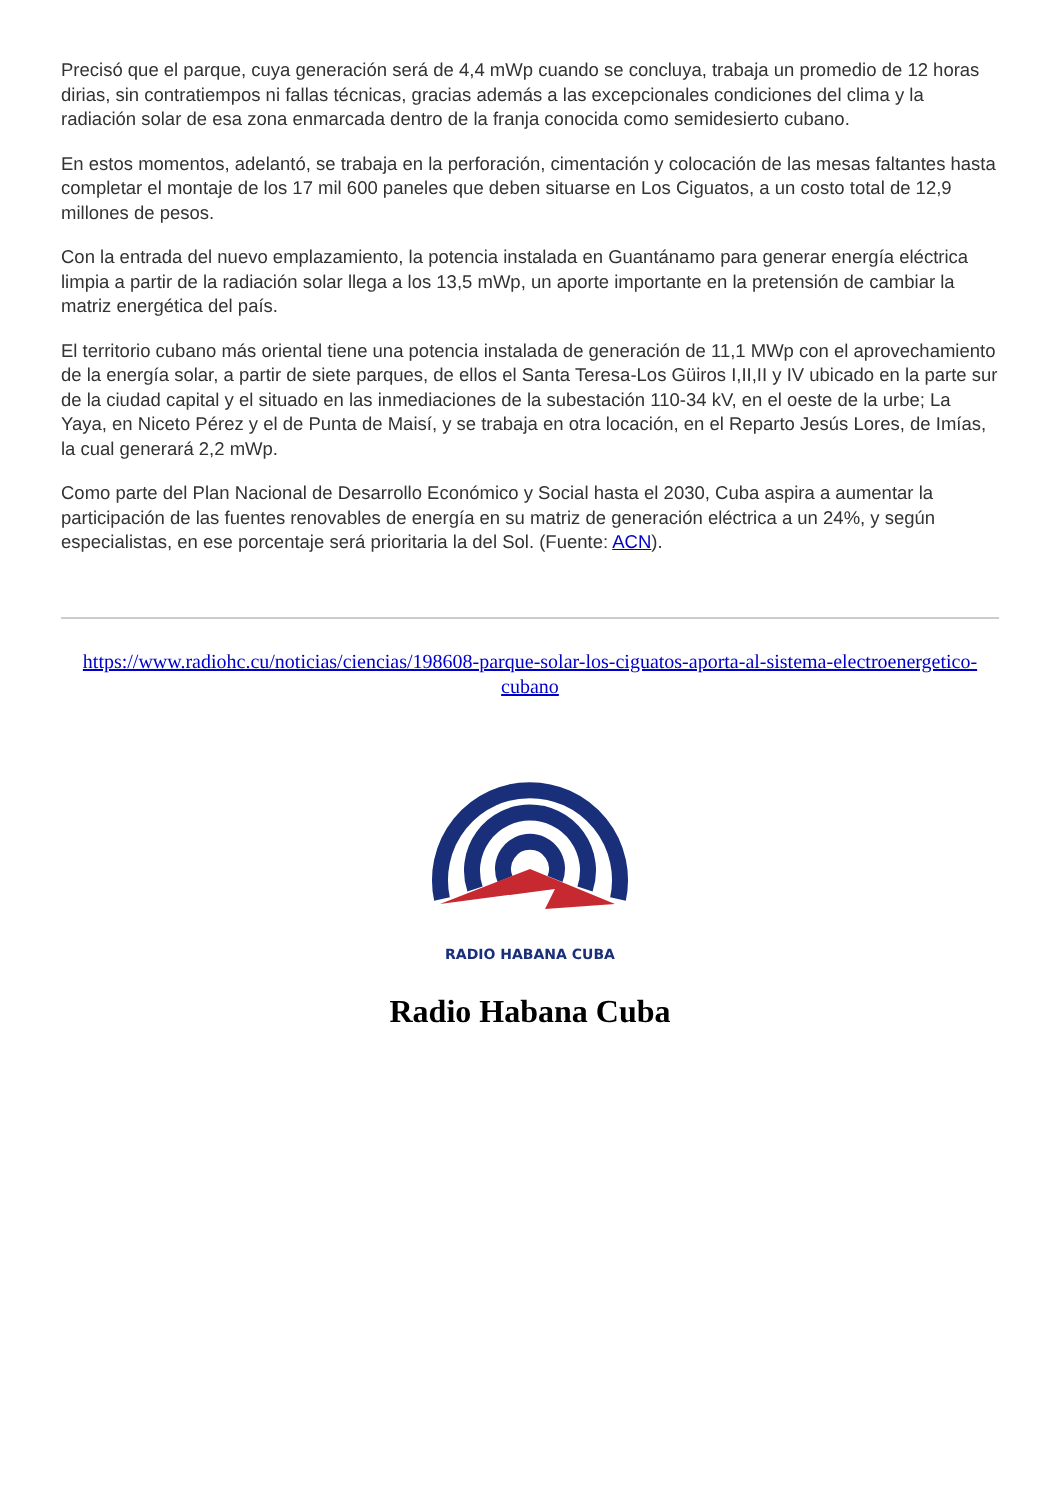Precisó que el parque, cuya generación será de 4,4 mWp cuando se concluya, trabaja un promedio de 12 horas dirias, sin contratiempos ni fallas técnicas, gracias además a las excepcionales condiciones del clima y la radiación solar de esa zona enmarcada dentro de la franja conocida como semidesierto cubano.
En estos momentos, adelantó, se trabaja en la perforación, cimentación y colocación de las mesas faltantes hasta completar el montaje de los 17 mil 600 paneles que deben situarse en Los Ciguatos, a un costo total de 12,9 millones de pesos.
Con la entrada del nuevo emplazamiento, la potencia instalada en Guantánamo para generar energía eléctrica limpia a partir de la radiación solar llega a los 13,5 mWp, un aporte importante en la pretensión de cambiar la matriz energética del país.
El territorio cubano más oriental tiene una potencia instalada de generación de 11,1 MWp con el aprovechamiento de la energía solar, a partir de siete parques, de ellos el Santa Teresa-Los Güiros I,II,II y IV ubicado en la parte sur de la ciudad capital y el situado en las inmediaciones de la subestación 110-34 kV, en el oeste de la urbe; La Yaya, en Niceto Pérez y el de Punta de Maisí, y se trabaja en otra locación, en el Reparto Jesús Lores, de Imías, la cual generará 2,2 mWp.
Como parte del Plan Nacional de Desarrollo Económico y Social hasta el 2030, Cuba aspira a aumentar la participación de las fuentes renovables de energía en su matriz de generación eléctrica a un 24%, y según especialistas, en ese porcentaje será prioritaria la del Sol. (Fuente: ACN).
https://www.radiohc.cu/noticias/ciencias/198608-parque-solar-los-ciguatos-aporta-al-sistema-electroenergetico-cubano
RADIO HABANA CUBA
Radio Habana Cuba